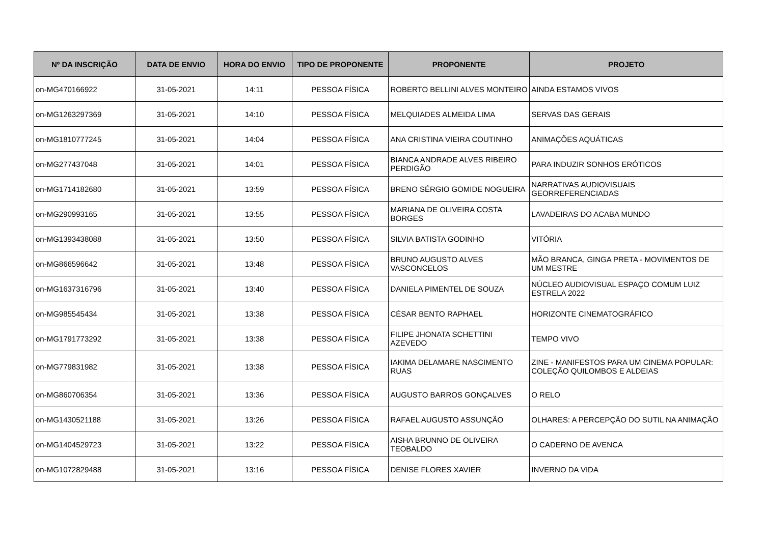| Nº DA INSCRIÇÃO | DATA DE ENVIO | HORA DO ENVIO | TIPO DE PROPONENTE | PROPONENTE | PROJETO |
| --- | --- | --- | --- | --- | --- |
| on-MG470166922 | 31-05-2021 | 14:11 | PESSOA FÍSICA | ROBERTO BELLINI ALVES MONTEIRO | AINDA ESTAMOS VIVOS |
| on-MG1263297369 | 31-05-2021 | 14:10 | PESSOA FÍSICA | MELQUIADES ALMEIDA LIMA | SERVAS DAS GERAIS |
| on-MG1810777245 | 31-05-2021 | 14:04 | PESSOA FÍSICA | ANA CRISTINA VIEIRA COUTINHO | ANIMAÇÕES AQUÁTICAS |
| on-MG277437048 | 31-05-2021 | 14:01 | PESSOA FÍSICA | BIANCA ANDRADE ALVES RIBEIRO PERDIGÃO | PARA INDUZIR SONHOS ERÓTICOS |
| on-MG1714182680 | 31-05-2021 | 13:59 | PESSOA FÍSICA | BRENO SÉRGIO GOMIDE NOGUEIRA | NARRATIVAS AUDIOVISUAIS GEORREFERENCIADAS |
| on-MG290993165 | 31-05-2021 | 13:55 | PESSOA FÍSICA | MARIANA DE OLIVEIRA COSTA BORGES | LAVADEIRAS DO ACABA MUNDO |
| on-MG1393438088 | 31-05-2021 | 13:50 | PESSOA FÍSICA | SILVIA BATISTA GODINHO | VITÓRIA |
| on-MG866596642 | 31-05-2021 | 13:48 | PESSOA FÍSICA | BRUNO AUGUSTO ALVES VASCONCELOS | MÃO BRANCA, GINGA PRETA - MOVIMENTOS DE UM MESTRE |
| on-MG1637316796 | 31-05-2021 | 13:40 | PESSOA FÍSICA | DANIELA PIMENTEL DE SOUZA | NÚCLEO AUDIOVISUAL ESPAÇO COMUM LUIZ ESTRELA 2022 |
| on-MG985545434 | 31-05-2021 | 13:38 | PESSOA FÍSICA | CÉSAR BENTO RAPHAEL | HORIZONTE CINEMATOGRÁFICO |
| on-MG1791773292 | 31-05-2021 | 13:38 | PESSOA FÍSICA | FILIPE JHONATA SCHETTINI AZEVEDO | TEMPO VIVO |
| on-MG779831982 | 31-05-2021 | 13:38 | PESSOA FÍSICA | IAKIMA DELAMARE NASCIMENTO RUAS | ZINE - MANIFESTOS PARA UM CINEMA POPULAR: COLEÇÃO QUILOMBOS E ALDEIAS |
| on-MG860706354 | 31-05-2021 | 13:36 | PESSOA FÍSICA | AUGUSTO BARROS GONÇALVES | O RELO |
| on-MG1430521188 | 31-05-2021 | 13:26 | PESSOA FÍSICA | RAFAEL AUGUSTO ASSUNÇÃO | OLHARES: A PERCEPÇÃO DO SUTIL NA ANIMAÇÃO |
| on-MG1404529723 | 31-05-2021 | 13:22 | PESSOA FÍSICA | AISHA BRUNNO DE OLIVEIRA TEOBALDO | O CADERNO DE AVENCA |
| on-MG1072829488 | 31-05-2021 | 13:16 | PESSOA FÍSICA | DENISE FLORES XAVIER | INVERNO DA VIDA |